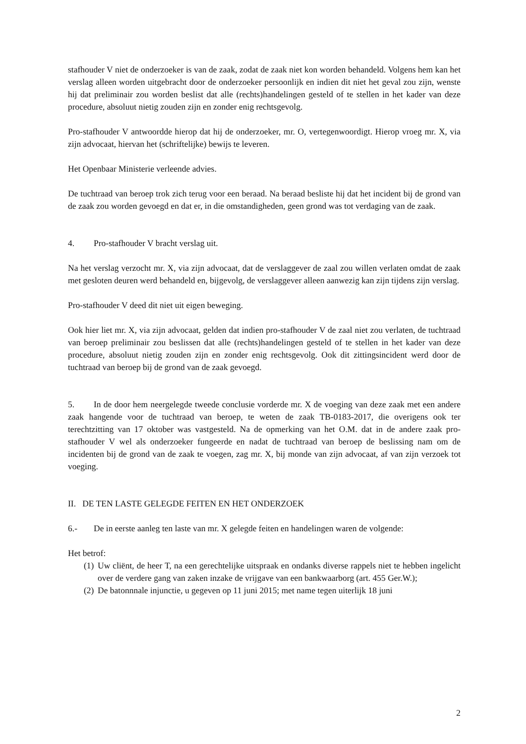stafhouder V niet de onderzoeker is van de zaak, zodat de zaak niet kon worden behandeld. Volgens hem kan het verslag alleen worden uitgebracht door de onderzoeker persoonlijk en indien dit niet het geval zou zijn, wenste hij dat preliminair zou worden beslist dat alle (rechts)handelingen gesteld of te stellen in het kader van deze procedure, absoluut nietig zouden zijn en zonder enig rechtsgevolg.
Pro-stafhouder V antwoordde hierop dat hij de onderzoeker, mr. O, vertegenwoordigt. Hierop vroeg mr. X, via zijn advocaat, hiervan het (schriftelijke) bewijs te leveren.
Het Openbaar Ministerie verleende advies.
De tuchtraad van beroep trok zich terug voor een beraad. Na beraad besliste hij dat het incident bij de grond van de zaak zou worden gevoegd en dat er, in die omstandigheden, geen grond was tot verdaging van de zaak.
4. Pro-stafhouder V bracht verslag uit.
Na het verslag verzocht mr. X, via zijn advocaat, dat de verslaggever de zaal zou willen verlaten omdat de zaak met gesloten deuren werd behandeld en, bijgevolg, de verslaggever alleen aanwezig kan zijn tijdens zijn verslag.
Pro-stafhouder V deed dit niet uit eigen beweging.
Ook hier liet mr. X, via zijn advocaat, gelden dat indien pro-stafhouder V de zaal niet zou verlaten, de tuchtraad van beroep preliminair zou beslissen dat alle (rechts)handelingen gesteld of te stellen in het kader van deze procedure, absoluut nietig zouden zijn en zonder enig rechtsgevolg. Ook dit zittingsincident werd door de tuchtraad van beroep bij de grond van de zaak gevoegd.
5. In de door hem neergelegde tweede conclusie vorderde mr. X de voeging van deze zaak met een andere zaak hangende voor de tuchtraad van beroep, te weten de zaak TB-0183-2017, die overigens ook ter terechtzitting van 17 oktober was vastgesteld. Na de opmerking van het O.M. dat in de andere zaak pro-stafhouder V wel als onderzoeker fungeerde en nadat de tuchtraad van beroep de beslissing nam om de incidenten bij de grond van de zaak te voegen, zag mr. X, bij monde van zijn advocaat, af van zijn verzoek tot voeging.
II. DE TEN LASTE GELEGDE FEITEN EN HET ONDERZOEK
6.- De in eerste aanleg ten laste van mr. X gelegde feiten en handelingen waren de volgende:
Het betrof:
(1) Uw cliënt, de heer T, na een gerechtelijke uitspraak en ondanks diverse rappels niet te hebben ingelicht over de verdere gang van zaken inzake de vrijgave van een bankwaarborg (art. 455 Ger.W.);
(2) De batonnnale injunctie, u gegeven op 11 juni 2015; met name tegen uiterlijk 18 juni
2